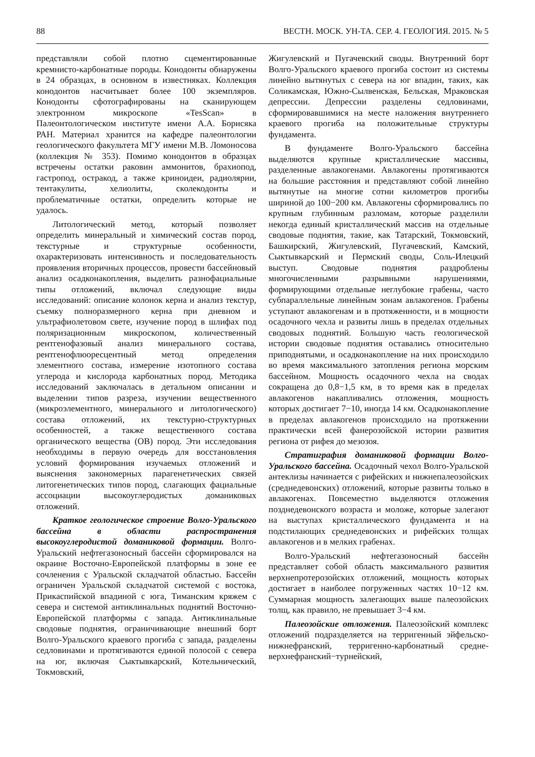88 ВЕСТН. МОСК. УН-ТА. СЕР. 4. ГЕОЛОГИЯ. 2015. № 5
представляли собой плотно сцементированные кремнисто-карбонатные породы. Конодонты обнаружены в 24 образцах, в основном в известняках. Коллекция конодонтов насчитывает более 100 экземпляров. Конодонты сфотографированы на сканирующем электронном микроскопе «TesScan» в Палеонтологическом институте имени А.А. Борисяка РАН. Материал хранится на кафедре палеонтологии геологического факультета МГУ имени М.В. Ломоносова (коллекция № 353). Помимо конодонтов в образцах встречены остатки раковин аммонитов, брахиопод, гастропод, остракод, а также криноидеи, радиолярии, тентакулиты, хелиолиты, сколекодонты и проблематичные остатки, определить которые не удалось.
Литологический метод, который позволяет определить минеральный и химический состав пород, текстурные и структурные особенности, охарактеризовать интенсивность и последовательность проявления вторичных процессов, провести бассейновый анализ осадконакопления, выделить разнофациальные типы отложений, включал следующие виды исследований: описание колонок керна и анализ текстур, съемку полноразмерного керна при дневном и ультрафиолетовом свете, изучение пород в шлифах под поляризационным микроскопом, количественный рентгенофазовый анализ минерального состава, рентгенофлюоресцентный метод определения элементного состава, измерение изотопного состава углерода и кислорода карбонатных пород. Методика исследований заключалась в детальном описании и выделении типов разреза, изучении вещественного (микроэлементного, минерального и литологического) состава отложений, их текстурно-структурных особенностей, а также вещественного состава органического вещества (ОВ) пород. Эти исследования необходимы в первую очередь для восстановления условий формирования изучаемых отложений и выяснения закономерных парагенетических связей литогенетических типов пород, слагающих фациальные ассоциации высокоуглеродистых доманиковых отложений.
Краткое геологическое строение Волго-Уральского бассейна в области распространения высокоуглеродистой доманиковой формации. Волго-Уральский нефтегазоносный бассейн сформировался на окраине Восточно-Европейской платформы в зоне ее сочленения с Уральской складчатой областью. Бассейн ограничен Уральской складчатой системой с востока, Прикаспийской впадиной с юга, Тиманским кряжем с севера и системой антиклинальных поднятий Восточно-Европейской платформы с запада. Антиклинальные сводовые поднятия, ограничивающие внешний борт Волго-Уральского краевого прогиба с запада, разделены седловинами и протягиваются единой полосой с севера на юг, включая Сыктывкарский, Котельнический, Токмовский,
Жигулевский и Пугачевский своды. Внутренний борт Волго-Уральского краевого прогиба состоит из системы линейно вытянутых с севера на юг впадин, таких, как Соликамская, Южно-Сылвенская, Бельская, Мраковская депрессии. Депрессии разделены седловинами, сформировавшимися на месте наложения внутреннего краевого прогиба на положительные структуры фундамента.
В фундаменте Волго-Уральского бассейна выделяются крупные кристаллические массивы, разделенные авлакогенами. Авлакогены протягиваются на большие расстояния и представляют собой линейно вытянутые на многие сотни километров прогибы шириной до 100−200 км. Авлакогены сформировались по крупным глубинным разломам, которые разделили некогда единый кристаллический массив на отдельные сводовые поднятия, такие, как Татарский, Токмовский, Башкирский, Жигулевский, Пугачевский, Камский, Сыктывкарский и Пермский своды, Соль-Илецкий выступ. Сводовые поднятия раздроблены многочисленными разрывными нарушениями, формирующими отдельные неглубокие грабены, часто субпараллельные линейным зонам авлакогенов. Грабены уступают авлакогенам и в протяженности, и в мощности осадочного чехла и развиты лишь в пределах отдельных сводовых поднятий. Большую часть геологической истории сводовые поднятия оставались относительно приподнятыми, и осадконакопление на них происходило во время максимального затопления региона морским бассейном. Мощность осадочного чехла на сводах сокращена до 0,8−1,5 км, в то время как в пределах авлакогенов накапливались отложения, мощность которых достигает 7−10, иногда 14 км. Осадконакопление в пределах авлакогенов происходило на протяжении практически всей фанерозойской истории развития региона от рифея до мезозоя.
Стратиграфия доманиковой формации Волго-Уральского бассейна. Осадочный чехол Волго-Уральской антеклизы начинается с рифейских и нижнепалеозойских (среднедевонских) отложений, которые развиты только в авлакогенах. Повсеместно выделяются отложения позднедевонского возраста и моложе, которые залегают на выступах кристаллического фундамента и на подстилающих среднедевонских и рифейских толщах авлакогенов и в мелких грабенах.
Волго-Уральский нефтегазоносный бассейн представляет собой область максимального развития верхнепротерозойских отложений, мощность которых достигает в наиболее погруженных частях 10−12 км. Суммарная мощность залегающих выше палеозойских толщ, как правило, не превышает 3−4 км.
Палеозойские отложения. Палеозойский комплекс отложений подразделяется на терригенный эйфельско-нижнефранский, терригенно-карбонатный средне-верхнефранский−турнейский,